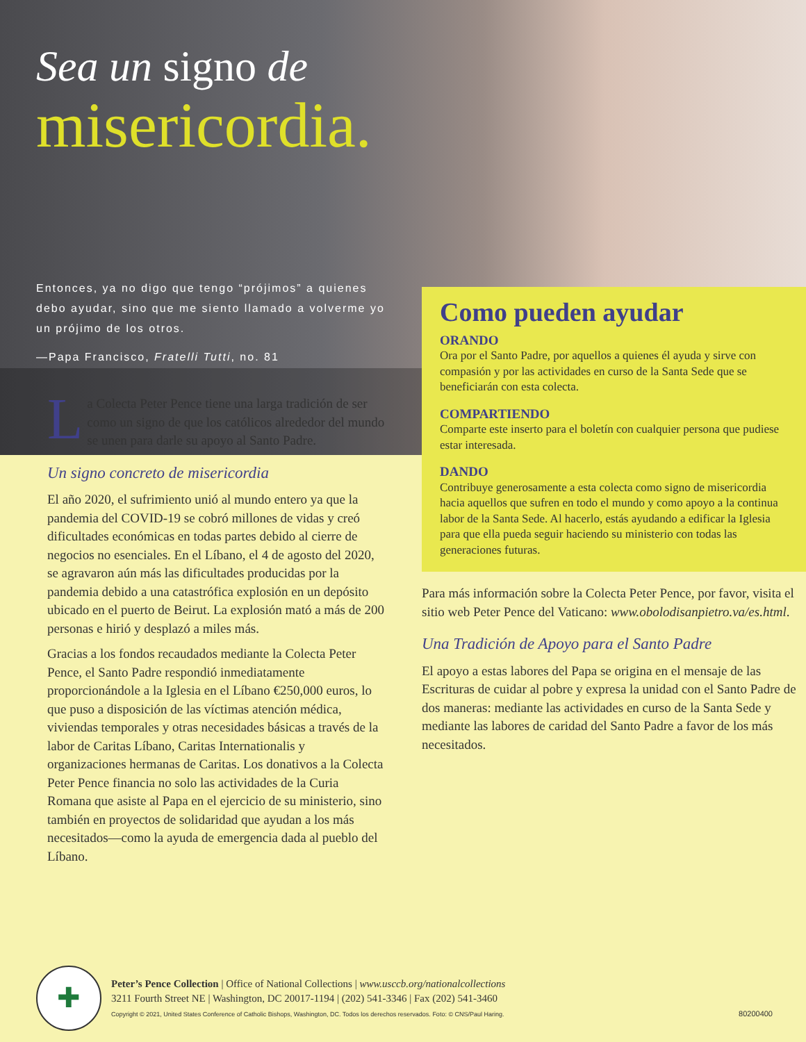Sea un signo de
misericordia.
Entonces, ya no digo que tengo “prójimos” a quienes debo ayudar, sino que me siento llamado a volverme yo un prójimo de los otros.
—Papa Francisco, Fratelli Tutti, no. 81
La Colecta Peter Pence tiene una larga tradición de ser como un signo de que los católicos alrededor del mundo se unen para darle su apoyo al Santo Padre.
Un signo concreto de misericordia
El año 2020, el sufrimiento unió al mundo entero ya que la pandemia del COVID-19 se cobró millones de vidas y creó dificultades económicas en todas partes debido al cierre de negocios no esenciales. En el Líbano, el 4 de agosto del 2020, se agravaron aún más las dificultades producidas por la pandemia debido a una catastrófica explosión en un depósito ubicado en el puerto de Beirut. La explosión mató a más de 200 personas e hirió y desplazó a miles más.
Gracias a los fondos recaudados mediante la Colecta Peter Pence, el Santo Padre respondió inmediatamente proporcionándole a la Iglesia en el Líbano €250,000 euros, lo que puso a disposición de las víctimas atención médica, viviendas temporales y otras necesidades básicas a través de la labor de Caritas Líbano, Caritas Internationalis y organizaciones hermanas de Caritas. Los donativos a la Colecta Peter Pence financia no solo las actividades de la Curia Romana que asiste al Papa en el ejercicio de su ministerio, sino también en proyectos de solidaridad que ayudan a los más necesitados—como la ayuda de emergencia dada al pueblo del Líbano.
Como pueden ayudar
ORANDO
Ora por el Santo Padre, por aquellos a quienes él ayuda y sirve con compasión y por las actividades en curso de la Santa Sede que se beneficiarán con esta colecta.
COMPARTIENDO
Comparte este inserto para el boletín con cualquier persona que pudiese estar interesada.
DANDO
Contribuye generosamente a esta colecta como signo de misericordia hacia aquellos que sufren en todo el mundo y como apoyo a la continua labor de la Santa Sede. Al hacerlo, estás ayudando a edificar la Iglesia para que ella pueda seguir haciendo su ministerio con todas las generaciones futuras.
Para más información sobre la Colecta Peter Pence, por favor, visita el sitio web Peter Pence del Vaticano: www.obolodisanpietro.va/es.html.
Una Tradición de Apoyo para el Santo Padre
El apoyo a estas labores del Papa se origina en el mensaje de las Escrituras de cuidar al pobre y expresa la unidad con el Santo Padre de dos maneras: mediante las actividades en curso de la Santa Sede y mediante las labores de caridad del Santo Padre a favor de los más necesitados.
✚
Peter’s Pence Collection | Office of National Collections | www.usccb.org/nationalcollections
3211 Fourth Street NE | Washington, DC 20017-1194 | (202) 541-3346 | Fax (202) 541-3460
Copyright © 2021, United States Conference of Catholic Bishops, Washington, DC. Todos los derechos reservados. Foto: © CNS/Paul Haring.
80200400